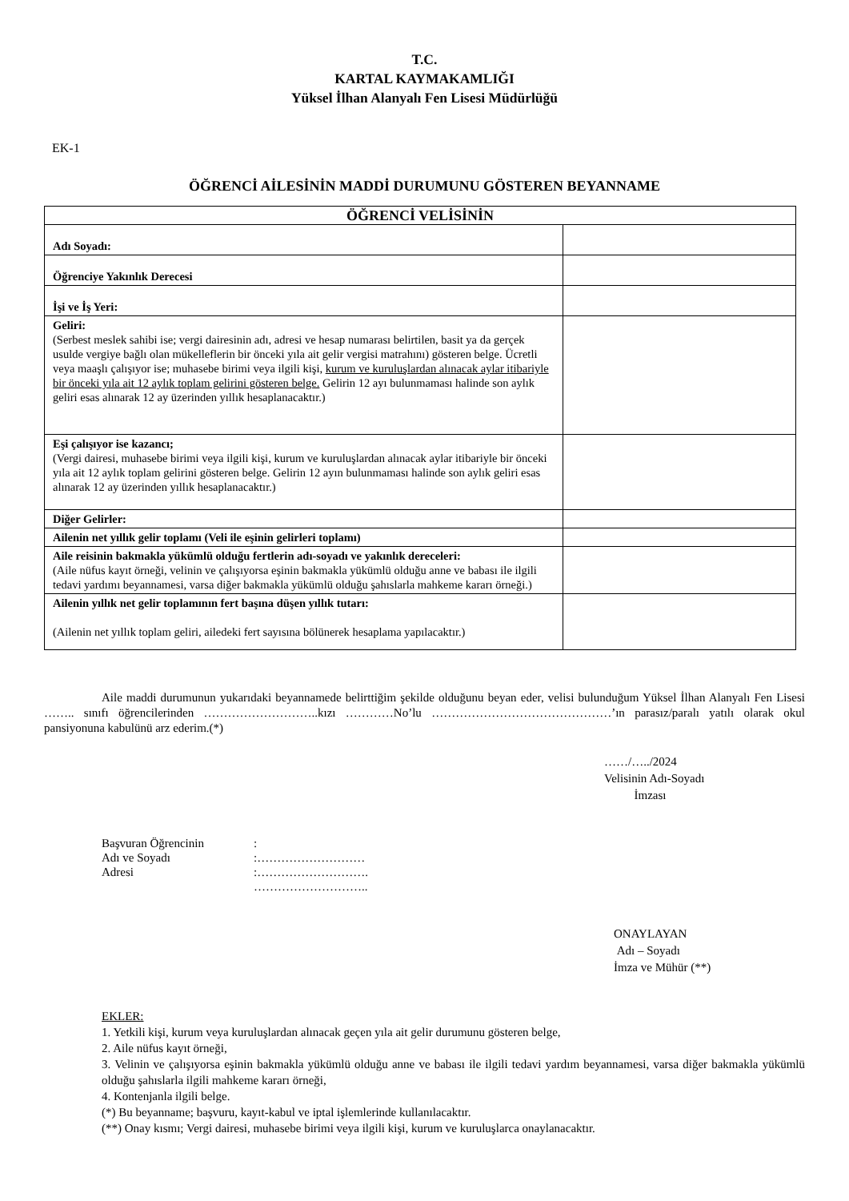T.C.
KARTAL KAYMAKAMLIĞI
Yüksel İlhan Alanyalı Fen Lisesi Müdürlüğü
EK-1
ÖĞRENCİ AİLESİNİN MADDİ DURUMUNU GÖSTEREN BEYANNAME
| ÖĞRENCİ VELİSİNİN | |
| Adı Soyadı: | |
| Öğrenciye Yakınlık Derecesi | |
| İşi ve İş Yeri: | |
| Geliri: (Serbest meslek sahibi ise; vergi dairesinin adı, adresi ve hesap numarası belirtilen, basit ya da gerçek usulde vergiye bağlı olan mükelleflerin bir önceki yıla ait gelir vergisi matrahını) gösteren belge. Ücretli veya maaşlı çalışıyor ise; muhasebe birimi veya ilgili kişi, kurum ve kuruluşlardan alınacak aylar itibariyle bir önceki yıla ait 12 aylık toplam gelirini gösteren belge. Gelirin 12 ayı bulunmaması halinde son aylık geliri esas alınarak 12 ay üzerinden yıllık hesaplanacaktır.) | |
| Eşi çalışıyor ise kazancı; (Vergi dairesi, muhasebe birimi veya ilgili kişi, kurum ve kuruluşlardan alınacak aylar itibariyle bir önceki yıla ait 12 aylık toplam gelirini gösteren belge. Gelirin 12 ayın bulunmaması halinde son aylık geliri esas alınarak 12 ay üzerinden yıllık hesaplanacaktır.) | |
| Diğer Gelirler: | |
| Ailenin net yıllık gelir toplamı (Veli ile eşinin gelirleri toplamı) | |
| Aile reisinin bakmakla yükümlü olduğu fertlerin adı-soyadı ve yakınlık dereceleri: (Aile nüfus kayıt örneği, velinin ve çalışıyorsa eşinin bakmakla yükümlü olduğu anne ve babası ile ilgili tedavi yardımı beyannamesi, varsa diğer bakmakla yükümlü olduğu şahıslarla mahkeme kararı örneği.) | |
| Ailenin yıllık net gelir toplamının fert başına düşen yıllık tutarı: (Ailenin net yıllık toplam geliri, ailedeki fert sayısına bölünerek hesaplama yapılacaktır.) | |
Aile maddi durumunun yukarıdaki beyannamede belirttiğim şekilde olduğunu beyan eder, velisi bulunduğum Yüksel İlhan Alanyalı Fen Lisesi …….. sınıfı öğrencilerinden ………………………..kızı …………No’lu ………………………………………’ın parasız/paralı yatılı olarak okul pansiyonuna kabulünü arz ederim.(*)
……/…../2024
Velisinin Adı-Soyadı
İmzası
| Başvuran Öğrencinin | : |
| Adı ve Soyadı | :……………………… |
| Adresi | :………………………. |
| | ……………………….. |
ONAYLAYAN
Adı – Soyadı
İmza ve Mühür (**)
EKLER:
1. Yetkili kişi, kurum veya kuruluşlardan alınacak geçen yıla ait gelir durumunu gösteren belge,
2. Aile nüfus kayıt örneği,
3. Velinin ve çalışıyorsa eşinin bakmakla yükümlü olduğu anne ve babası ile ilgili tedavi yardım beyannamesi, varsa diğer bakmakla yükümlü olduğu şahıslarla ilgili mahkeme kararı örneği,
4. Kontenjanla ilgili belge.
(*) Bu beyanname; başvuru, kayıt-kabul ve iptal işlemlerinde kullanılacaktır.
(**) Onay kısmı; Vergi dairesi, muhasebe birimi veya ilgili kişi, kurum ve kuruluşlarca onaylanacaktır.